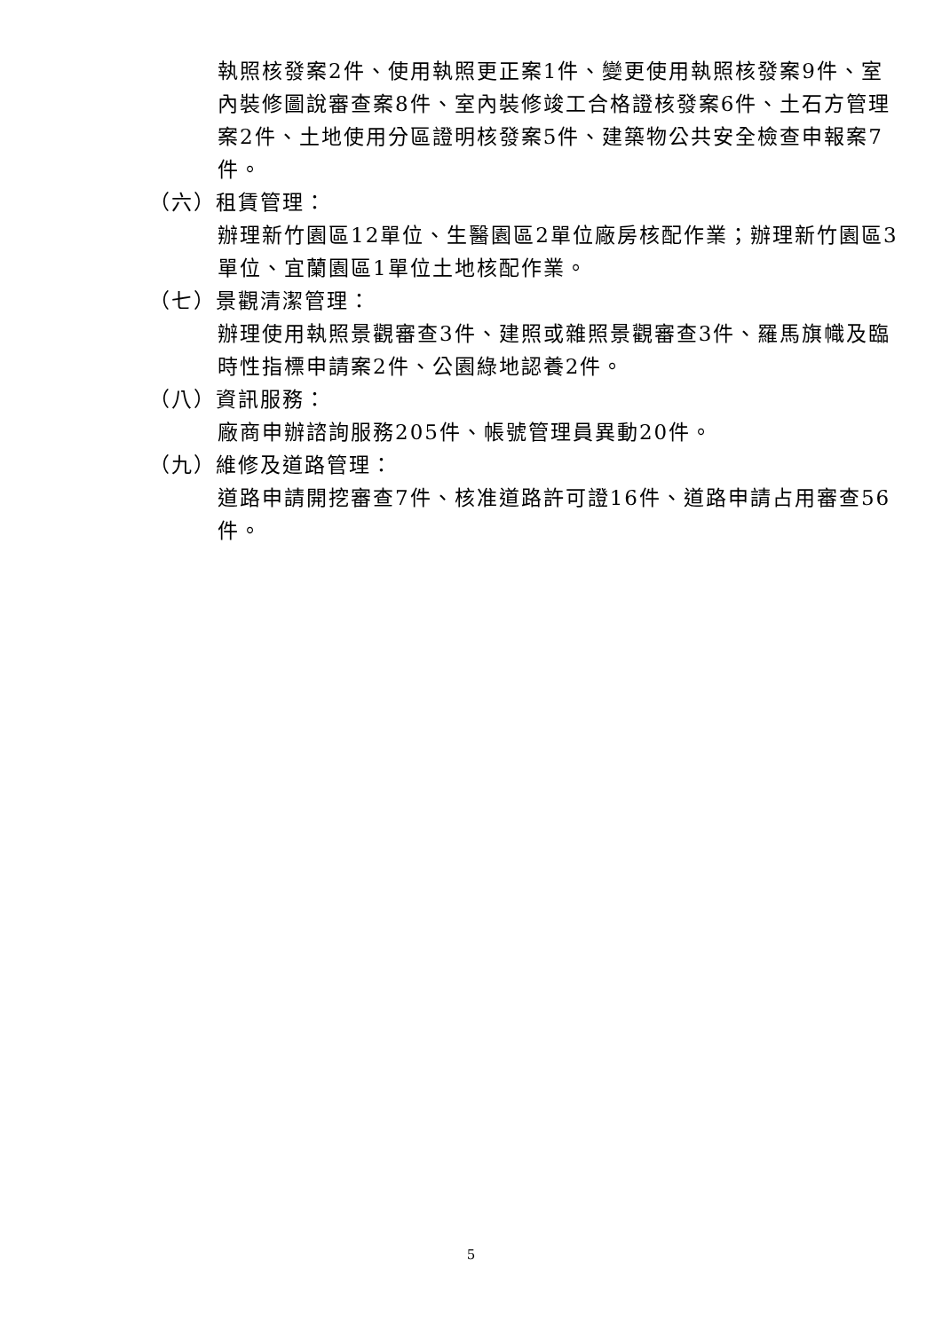執照核發案2件、使用執照更正案1件、變更使用執照核發案9件、室內裝修圖說審查案8件、室內裝修竣工合格證核發案6件、土石方管理案2件、土地使用分區證明核發案5件、建築物公共安全檢查申報案7件。
（六）租賃管理：
辦理新竹園區12單位、生醫園區2單位廠房核配作業；辦理新竹園區3單位、宜蘭園區1單位土地核配作業。
（七）景觀清潔管理：
辦理使用執照景觀審查3件、建照或雜照景觀審查3件、羅馬旗幟及臨時性指標申請案2件、公園綠地認養2件。
（八）資訊服務：
廠商申辦諮詢服務205件、帳號管理員異動20件。
（九）維修及道路管理：
道路申請開挖審查7件、核准道路許可證16件、道路申請占用審查56件。
5